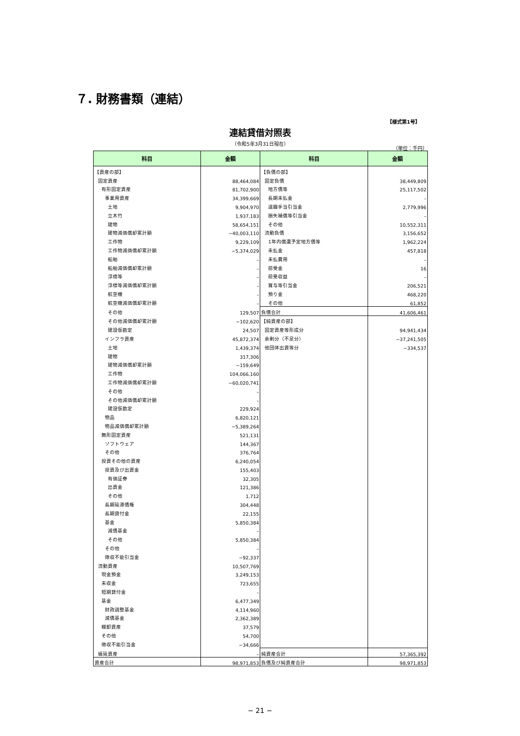７. 財務書類（連結）
【様式第1号】
連結貸借対照表
（令和5年3月31日現在）
（単位：千円）
| 科目 | 金額 | 科目 | 金額 |
| --- | --- | --- | --- |
| 【資産の部】 | | 【負債の部】 | |
| 固定資産 | 88,464,084 | 固定負債 | 38,449,809 |
| 有形固定資産 | 81,702,900 | 地方債等 | 25,117,502 |
| 事業用資産 | 34,399,669 | 長期未払金 | – |
| 土地 | 9,904,970 | 退職手当引当金 | 2,779,996 |
| 立木竹 | 1,937,183 | 損失補償等引当金 | – |
| 建物 | 58,654,151 | その他 | 10,552,311 |
| 建物減価償却累計額 | −40,003,110 | 流動負債 | 3,156,652 |
| 工作物 | 9,229,109 | 1年内償還予定地方債等 | 1,962,224 |
| 工作物減価償却累計額 | −5,374,029 | 未払金 | 457,818 |
| 船舶 | – | 未払費用 | – |
| 船舶減価償却累計額 | – | 前受金 | 16 |
| 浮標等 | – | 前受収益 | – |
| 浮標等減価償却累計額 | – | 賞与等引当金 | 206,521 |
| 航空機 | – | 預り金 | 468,220 |
| 航空機減価償却累計額 | – | その他 | 61,852 |
| その他 | 129,507 | 負債合計 | 41,606,461 |
| その他減価償却累計額 | −102,620 | 【純資産の部】 | |
| 建設仮勘定 | 24,507 | 固定資産等形成分 | 94,941,434 |
| インフラ資産 | 45,872,374 | 余剰分（不足分） | −37,241,505 |
| 土地 | 1,439,374 | 他団体出資等分 | −334,537 |
| 建物 | 317,306 | | |
| 建物減価償却累計額 | −159,649 | | |
| 工作物 | 104,066,160 | | |
| 工作物減価償却累計額 | −60,020,741 | | |
| その他 | – | | |
| その他減価償却累計額 | – | | |
| 建設仮勘定 | 229,924 | | |
| 物品 | 6,820,121 | | |
| 物品減価償却累計額 | −5,389,264 | | |
| 無形固定資産 | 521,131 | | |
| ソフトウェア | 144,367 | | |
| その他 | 376,764 | | |
| 投資その他の資産 | 6,240,054 | | |
| 投資及び出資金 | 155,403 | | |
| 有価証券 | 32,305 | | |
| 出資金 | 121,386 | | |
| その他 | 1,712 | | |
| 長期延滞債権 | 304,448 | | |
| 長期貸付金 | 22,155 | | |
| 基金 | 5,850,384 | | |
| 減債基金 | – | | |
| その他 | 5,850,384 | | |
| その他 | – | | |
| 徴収不能引当金 | −92,337 | | |
| 流動資産 | 10,507,769 | | |
| 現金預金 | 3,249,153 | | |
| 未収金 | 723,655 | | |
| 短期貸付金 | – | | |
| 基金 | 6,477,349 | | |
| 財政調整基金 | 4,114,960 | | |
| 減債基金 | 2,362,389 | | |
| 棚卸資産 | 37,579 | | |
| その他 | 54,700 | | |
| 徴収不能引当金 | −34,666 | | |
| 繰延資産 | – | 純資産合計 | 57,365,392 |
| 資産合計 | 98,971,853 | 負債及び純資産合計 | 98,971,853 |
− 21 −